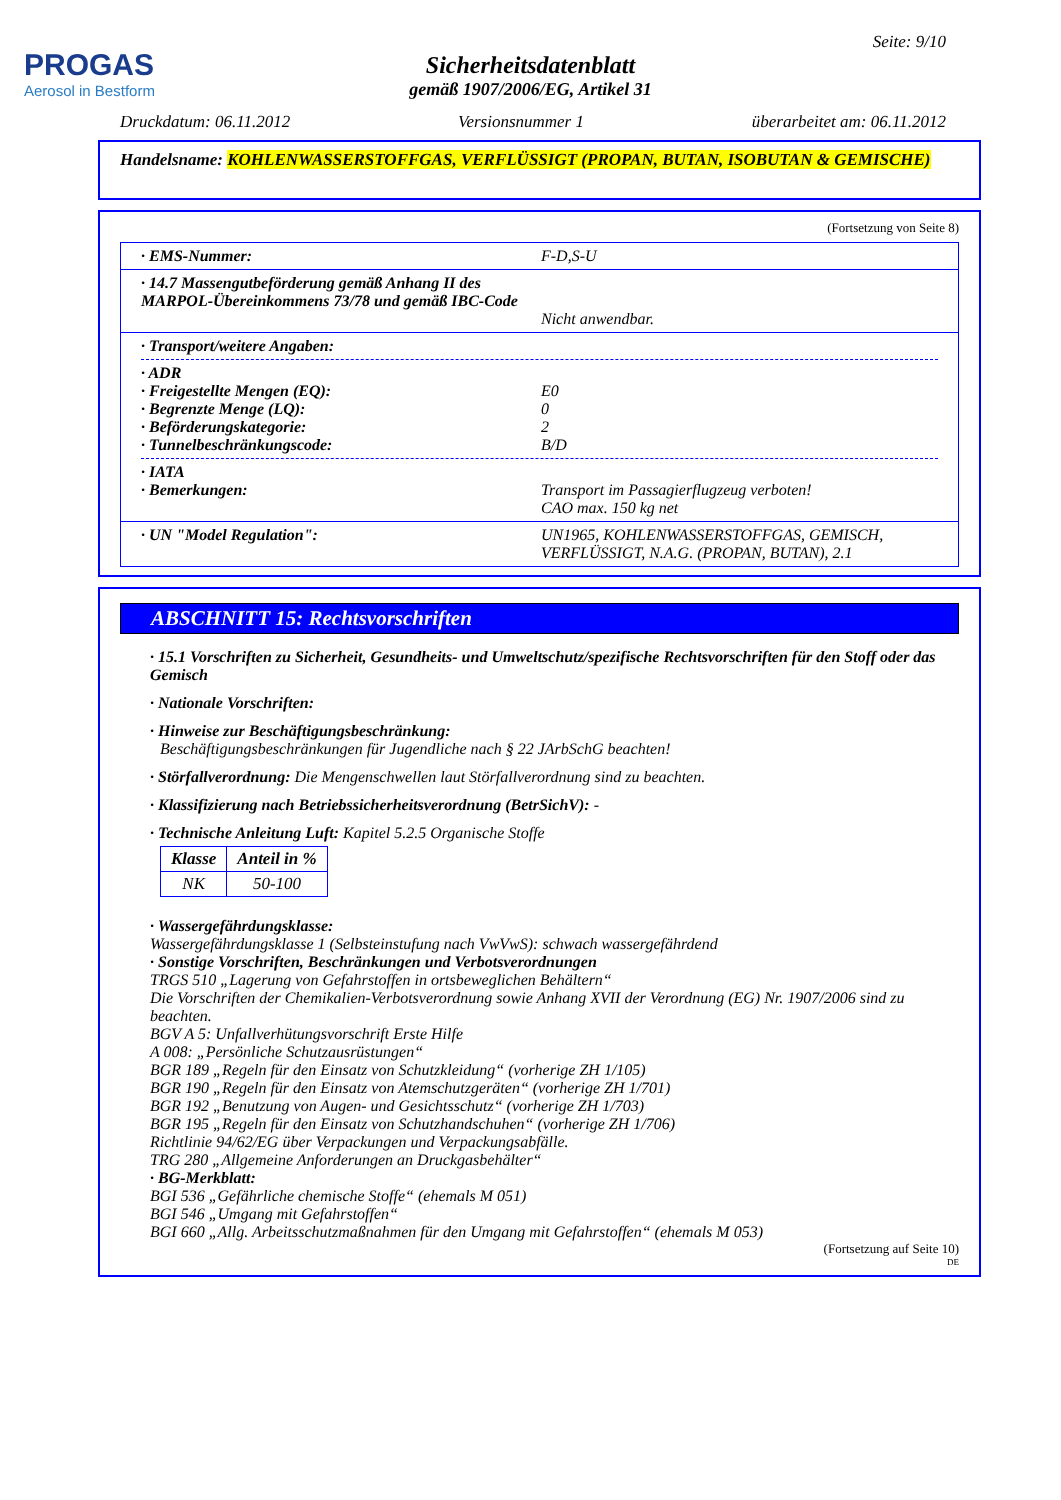PROGAS
Aerosol in Bestform
Seite: 9/10
Sicherheitsdatenblatt
gemäß 1907/2006/EG, Artikel 31
Druckdatum: 06.11.2012 Versionsnummer 1 überarbeitet am: 06.11.2012
Handelsname: KOHLENWASSERSTOFFGAS, VERFLÜSSIGT (PROPAN, BUTAN, ISOBUTAN & GEMISCHE)
(Fortsetzung von Seite 8)
· EMS-Nummer: F-D,S-U
· 14.7 Massengutbeförderung gemäß Anhang II des MARPOL-Übereinkommens 73/78 und gemäß IBC-Code
Nicht anwendbar.
· Transport/weitere Angaben:
· ADR
· Freigestellte Mengen (EQ): E0
· Begrenzte Menge (LQ): 0
· Beförderungskategorie: 2
· Tunnelbeschränkungscode: B/D
· IATA
· Bemerkungen: Transport im Passagierflugzeug verboten!
CAO max. 150 kg net
· UN "Model Regulation": UN1965, KOHLENWASSERSTOFFGAS, GEMISCH, VERFLÜSSIGT, N.A.G. (PROPAN, BUTAN), 2.1
ABSCHNITT 15: Rechtsvorschriften
· 15.1 Vorschriften zu Sicherheit, Gesundheits- und Umweltschutz/spezifische Rechtsvorschriften für den Stoff oder das Gemisch
· Nationale Vorschriften:
· Hinweise zur Beschäftigungsbeschränkung:
Beschäftigungsbeschränkungen für Jugendliche nach § 22 JArbSchG beachten!
· Störfallverordnung: Die Mengenschwellen laut Störfallverordnung sind zu beachten.
· Klassifizierung nach Betriebssicherheitsverordnung (BetrSichV): -
· Technische Anleitung Luft: Kapitel 5.2.5 Organische Stoffe
| Klasse | Anteil in % |
| --- | --- |
| NK | 50-100 |
· Wassergefährdungsklasse:
Wassergefährdungsklasse 1 (Selbsteinstufung nach VwVwS): schwach wassergefährdend
· Sonstige Vorschriften, Beschränkungen und Verbotsverordnungen
TRGS 510 „Lagerung von Gefahrstoffen in ortsbeweglichen Behältern“
Die Vorschriften der Chemikalien-Verbotsverordnung sowie Anhang XVII der Verordnung (EG) Nr. 1907/2006 sind zu beachten.
BGV A 5: Unfallverhütungsvorschrift Erste Hilfe
A 008: „Persönliche Schutzausrüstungen“
BGR 189 „Regeln für den Einsatz von Schutzkleidung“ (vorherige ZH 1/105)
BGR 190 „Regeln für den Einsatz von Atemschutzgeräten“ (vorherige ZH 1/701)
BGR 192 „Benutzung von Augen- und Gesichtsschutz“ (vorherige ZH 1/703)
BGR 195 „Regeln für den Einsatz von Schutzhandschuhen“ (vorherige ZH 1/706)
Richtlinie 94/62/EG über Verpackungen und Verpackungsabfälle.
TRG 280 „Allgemeine Anforderungen an Druckgasbehälter“
· BG-Merkblatt:
BGI 536 „Gefährliche chemische Stoffe“ (ehemals M 051)
BGI 546 „Umgang mit Gefahrstoffen“
BGI 660 „Allg. Arbeitsschutzmaßnahmen für den Umgang mit Gefahrstoffen“ (ehemals M 053)
(Fortsetzung auf Seite 10)
DE